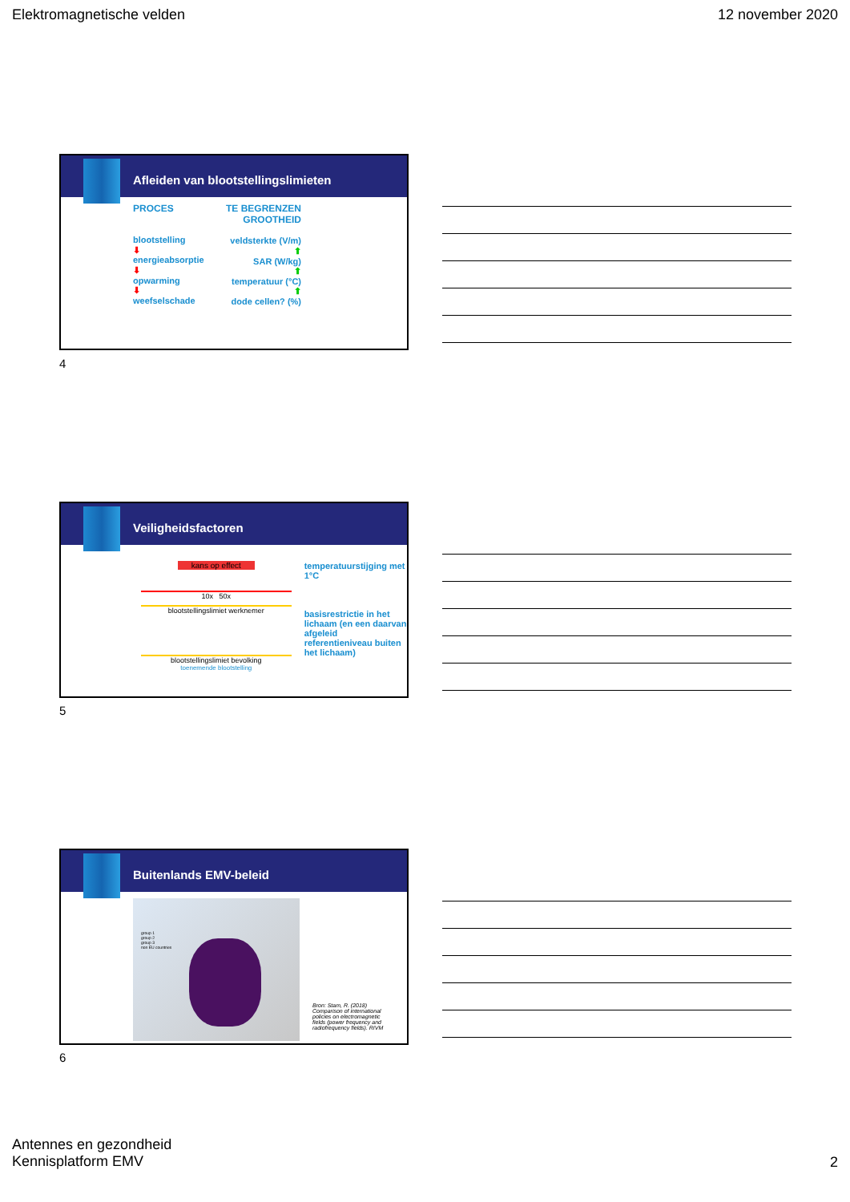Elektromagnetische velden 12 november 2020
Afleiden van blootstellingslimieten
PROCES
blootstelling
⬇
energieabsorptie
⬇
opwarming
⬇
weefselschade
TE BEGRENZEN GROOTHEID
veldsterkte (V/m)
⬆
SAR (W/kg)
⬆
temperatuur (°C)
⬆
dode cellen? (%)
4
Veiligheidsfactoren
kans op effect
10x 50x
blootstellingslimiet werknemer
blootstellingslimiet bevolking
toenemende blootstelling
temperatuurstijging met 1°C
basisrestrictie in het lichaam (en een daarvan afgeleid referentieniveau buiten het lichaam)
5
Buitenlands EMV-beleid
group 1
group 2
group 3
non EU countries
Bron: Stam, R. (2018) Comparison of international policies on electromagnetic fields (power frequency and radiofrequency fields). RIVM
6
Antennes en gezondheid
Kennisplatform EMV
2